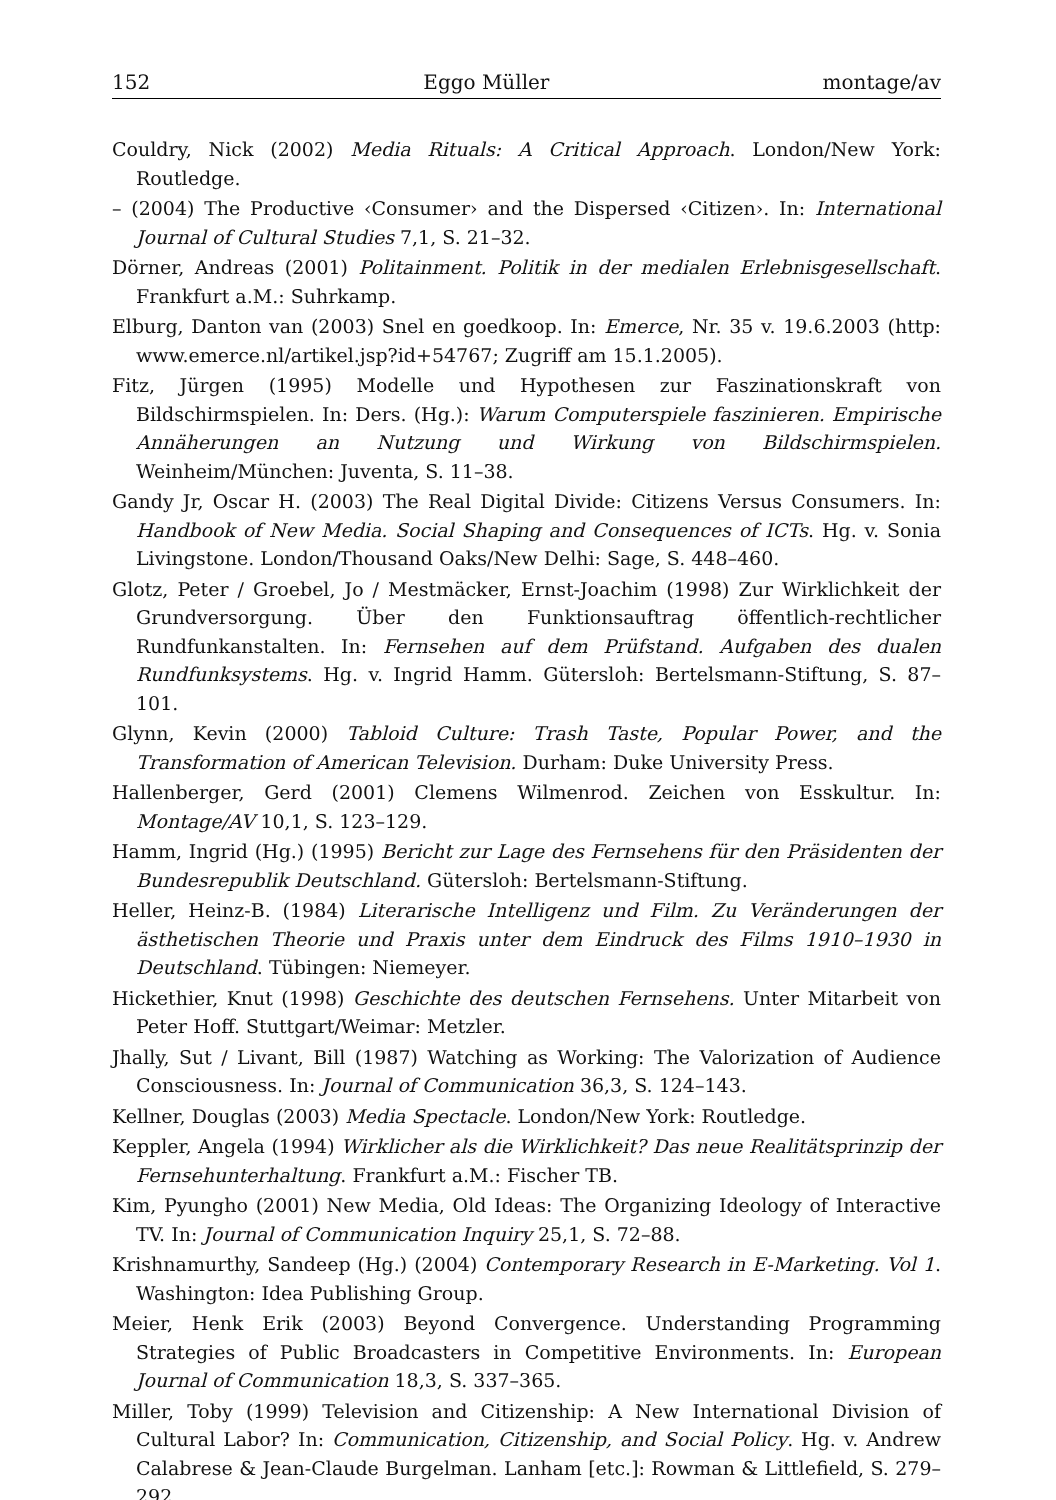152 Eggo Müller montage/av
Couldry, Nick (2002) Media Rituals: A Critical Approach. London/New York: Routledge.
– (2004) The Productive ‹Consumer› and the Dispersed ‹Citizen›. In: International Journal of Cultural Studies 7,1, S. 21–32.
Dörner, Andreas (2001) Politainment. Politik in der medialen Erlebnisgesellschaft. Frankfurt a.M.: Suhrkamp.
Elburg, Danton van (2003) Snel en goedkoop. In: Emerce, Nr. 35 v. 19.6.2003 (http: www.emerce.nl/artikel.jsp?id+54767; Zugriff am 15.1.2005).
Fitz, Jürgen (1995) Modelle und Hypothesen zur Faszinationskraft von Bildschirmspielen. In: Ders. (Hg.): Warum Computerspiele faszinieren. Empirische Annäherungen an Nutzung und Wirkung von Bildschirmspielen. Weinheim/München: Juventa, S. 11–38.
Gandy Jr, Oscar H. (2003) The Real Digital Divide: Citizens Versus Consumers. In: Handbook of New Media. Social Shaping and Consequences of ICTs. Hg. v. Sonia Livingstone. London/Thousand Oaks/New Delhi: Sage, S. 448–460.
Glotz, Peter / Groebel, Jo / Mestmäcker, Ernst-Joachim (1998) Zur Wirklichkeit der Grundversorgung. Über den Funktionsauftrag öffentlich-rechtlicher Rundfunkanstalten. In: Fernsehen auf dem Prüfstand. Aufgaben des dualen Rundfunksystems. Hg. v. Ingrid Hamm. Gütersloh: Bertelsmann-Stiftung, S. 87–101.
Glynn, Kevin (2000) Tabloid Culture: Trash Taste, Popular Power, and the Transformation of American Television. Durham: Duke University Press.
Hallenberger, Gerd (2001) Clemens Wilmenrod. Zeichen von Esskultur. In: Montage/AV 10,1, S. 123–129.
Hamm, Ingrid (Hg.) (1995) Bericht zur Lage des Fernsehens für den Präsidenten der Bundesrepublik Deutschland. Gütersloh: Bertelsmann-Stiftung.
Heller, Heinz-B. (1984) Literarische Intelligenz und Film. Zu Veränderungen der ästhetischen Theorie und Praxis unter dem Eindruck des Films 1910–1930 in Deutschland. Tübingen: Niemeyer.
Hickethier, Knut (1998) Geschichte des deutschen Fernsehens. Unter Mitarbeit von Peter Hoff. Stuttgart/Weimar: Metzler.
Jhally, Sut / Livant, Bill (1987) Watching as Working: The Valorization of Audience Consciousness. In: Journal of Communication 36,3, S. 124–143.
Kellner, Douglas (2003) Media Spectacle. London/New York: Routledge.
Keppler, Angela (1994) Wirklicher als die Wirklichkeit? Das neue Realitätsprinzip der Fernsehunterhaltung. Frankfurt a.M.: Fischer TB.
Kim, Pyungho (2001) New Media, Old Ideas: The Organizing Ideology of Interactive TV. In: Journal of Communication Inquiry 25,1, S. 72–88.
Krishnamurthy, Sandeep (Hg.) (2004) Contemporary Research in E-Marketing. Vol 1. Washington: Idea Publishing Group.
Meier, Henk Erik (2003) Beyond Convergence. Understanding Programming Strategies of Public Broadcasters in Competitive Environments. In: European Journal of Communication 18,3, S. 337–365.
Miller, Toby (1999) Television and Citizenship: A New International Division of Cultural Labor? In: Communication, Citizenship, and Social Policy. Hg. v. Andrew Calabrese & Jean-Claude Burgelman. Lanham [etc.]: Rowman & Littlefield, S. 279–292.